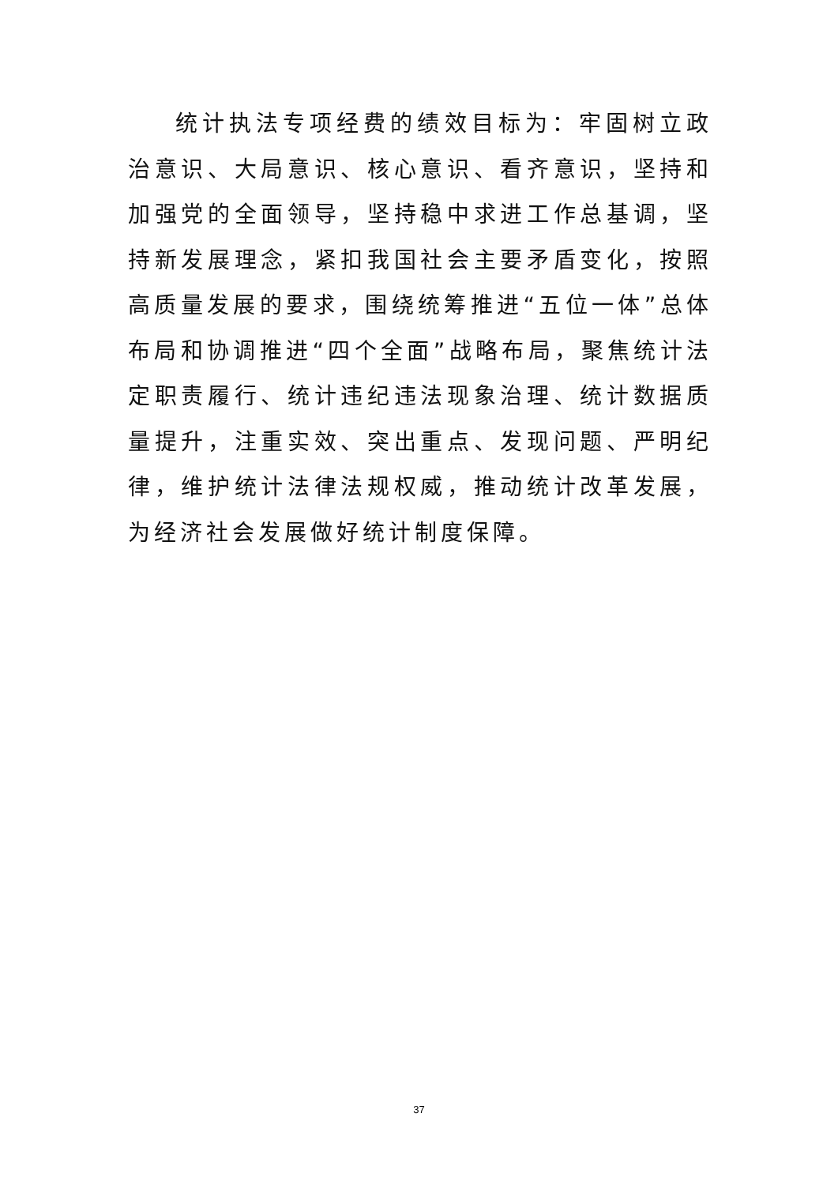统计执法专项经费的绩效目标为：牢固树立政治意识、大局意识、核心意识、看齐意识，坚持和加强党的全面领导，坚持稳中求进工作总基调，坚持新发展理念，紧扣我国社会主要矛盾变化，按照高质量发展的要求，围绕统筹推进“五位一体”总体布局和协调推进“四个全面”战略布局，聚焦统计法定职责履行、统计违纪违法现象治理、统计数据质量提升，注重实效、突出重点、发现问题、严明纪律，维护统计法律法规权威，推动统计改革发展，为经济社会发展做好统计制度保障。
37